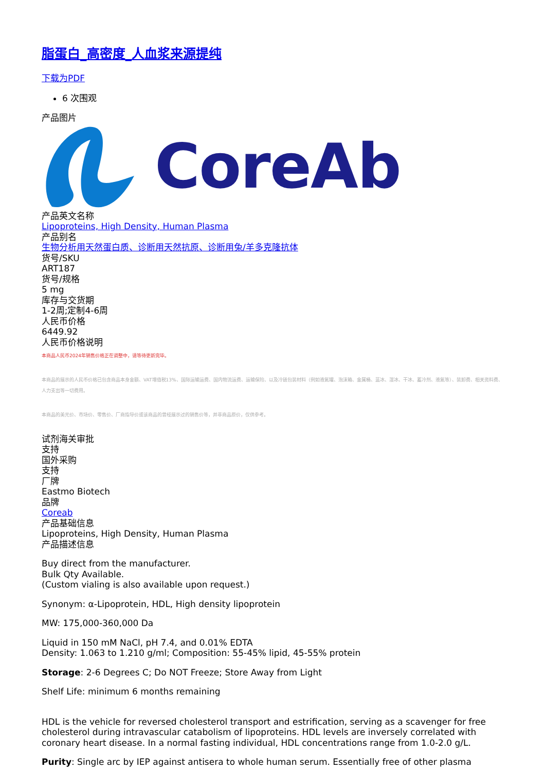脂蛋白_高密度_人血浆来源提纯
下载为PDF
6 次围观
产品图片
CoreAb
产品英文名称
Lipoproteins, High Density, Human Plasma
产品别名
生物分析用天然蛋白质、诊断用天然抗原、诊断用兔/羊多克隆抗体
货号/SKU
ART187
货号/规格
5 mg
库存与交货期
1-2周;定制4-6周
人民币价格
6449.92
人民币价格说明
本商品人民币2024年销售价格正在调整中，请等待更新完毕。
本商品的展示的人民币价格已包含商品本身金额、VAT增值税13%、国际运输运费、国内物流运费、运输保险、以及冷链包装材料（例如液氮罐、泡沫箱、金属桶、蓝冰、湿冰、干冰、蓄冷剂、液氮等）、装卸费、相关资料费、人力支出等一切费用。
本商品的美元价、市场价、零售价、厂商指导价或该商品的曾经展示过的销售价等，并非商品原价，仅供参考。
试剂海关审批
支持
国外采购
支持
厂牌
Eastmo Biotech
品牌
Coreab
产品基础信息
Lipoproteins, High Density, Human Plasma
产品描述信息
Buy direct from the manufacturer.
Bulk Qty Available.
(Custom vialing is also available upon request.)
Synonym: α-Lipoprotein, HDL, High density lipoprotein
MW: 175,000-360,000 Da
Liquid in 150 mM NaCl, pH 7.4, and 0.01% EDTA
Density: 1.063 to 1.210 g/ml; Composition: 55-45% lipid, 45-55% protein
Storage: 2-6 Degrees C; Do NOT Freeze; Store Away from Light
Shelf Life: minimum 6 months remaining
HDL is the vehicle for reversed cholesterol transport and estrification, serving as a scavenger for free cholesterol during intravascular catabolism of lipoproteins. HDL levels are inversely correlated with coronary heart disease. In a normal fasting individual, HDL concentrations range from 1.0-2.0 g/L.
Purity: Single arc by IEP against antisera to whole human serum. Essentially free of other plasma